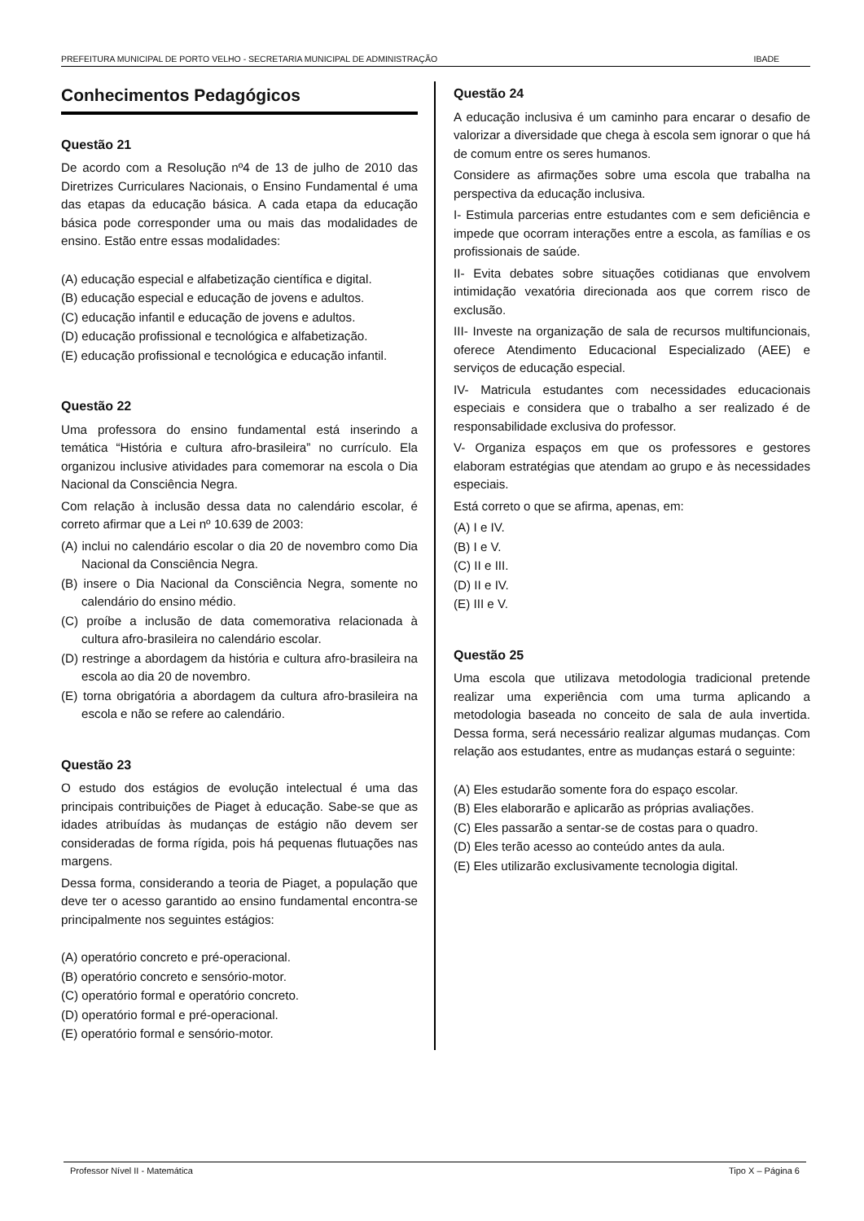PREFEITURA MUNICIPAL DE PORTO VELHO - SECRETARIA MUNICIPAL DE ADMINISTRAÇÃO IBADE
Conhecimentos Pedagógicos
Questão 21
De acordo com a Resolução nº4 de 13 de julho de 2010 das Diretrizes Curriculares Nacionais, o Ensino Fundamental é uma das etapas da educação básica. A cada etapa da educação básica pode corresponder uma ou mais das modalidades de ensino. Estão entre essas modalidades:
(A) educação especial e alfabetização científica e digital.
(B) educação especial e educação de jovens e adultos.
(C) educação infantil e educação de jovens e adultos.
(D) educação profissional e tecnológica e alfabetização.
(E) educação profissional e tecnológica e educação infantil.
Questão 22
Uma professora do ensino fundamental está inserindo a temática “História e cultura afro-brasileira” no currículo. Ela organizou inclusive atividades para comemorar na escola o Dia Nacional da Consciência Negra.
Com relação à inclusão dessa data no calendário escolar, é correto afirmar que a Lei nº 10.639 de 2003:
(A) inclui no calendário escolar o dia 20 de novembro como Dia Nacional da Consciência Negra.
(B) insere o Dia Nacional da Consciência Negra, somente no calendário do ensino médio.
(C) proíbe a inclusão de data comemorativa relacionada à cultura afro-brasileira no calendário escolar.
(D) restringe a abordagem da história e cultura afro-brasileira na escola ao dia 20 de novembro.
(E) torna obrigatória a abordagem da cultura afro-brasileira na escola e não se refere ao calendário.
Questão 23
O estudo dos estágios de evolução intelectual é uma das principais contribuições de Piaget à educação. Sabe-se que as idades atribuídas às mudanças de estágio não devem ser consideradas de forma rígida, pois há pequenas flutuações nas margens.
Dessa forma, considerando a teoria de Piaget, a população que deve ter o acesso garantido ao ensino fundamental encontra-se principalmente nos seguintes estágios:
(A) operatório concreto e pré-operacional.
(B) operatório concreto e sensório-motor.
(C) operatório formal e operatório concreto.
(D) operatório formal e pré-operacional.
(E) operatório formal e sensório-motor.
Questão 24
A educação inclusiva é um caminho para encarar o desafio de valorizar a diversidade que chega à escola sem ignorar o que há de comum entre os seres humanos.
Considere as afirmações sobre uma escola que trabalha na perspectiva da educação inclusiva.
I- Estimula parcerias entre estudantes com e sem deficiência e impede que ocorram interações entre a escola, as famílias e os profissionais de saúde.
II- Evita debates sobre situações cotidianas que envolvem intimidação vexatória direcionada aos que correm risco de exclusão.
III- Investe na organização de sala de recursos multifuncionais, oferece Atendimento Educacional Especializado (AEE) e serviços de educação especial.
IV- Matricula estudantes com necessidades educacionais especiais e considera que o trabalho a ser realizado é de responsabilidade exclusiva do professor.
V- Organiza espaços em que os professores e gestores elaboram estratégias que atendam ao grupo e às necessidades especiais.
Está correto o que se afirma, apenas, em:
(A) I e IV.
(B) I e V.
(C) II e III.
(D) II e IV.
(E) III e V.
Questão 25
Uma escola que utilizava metodologia tradicional pretende realizar uma experiência com uma turma aplicando a metodologia baseada no conceito de sala de aula invertida. Dessa forma, será necessário realizar algumas mudanças. Com relação aos estudantes, entre as mudanças estará o seguinte:
(A) Eles estudarão somente fora do espaço escolar.
(B) Eles elaborarão e aplicarão as próprias avaliações.
(C) Eles passarão a sentar-se de costas para o quadro.
(D) Eles terão acesso ao conteúdo antes da aula.
(E) Eles utilizarão exclusivamente tecnologia digital.
Professor Nível II - Matemática Tipo X – Página 6